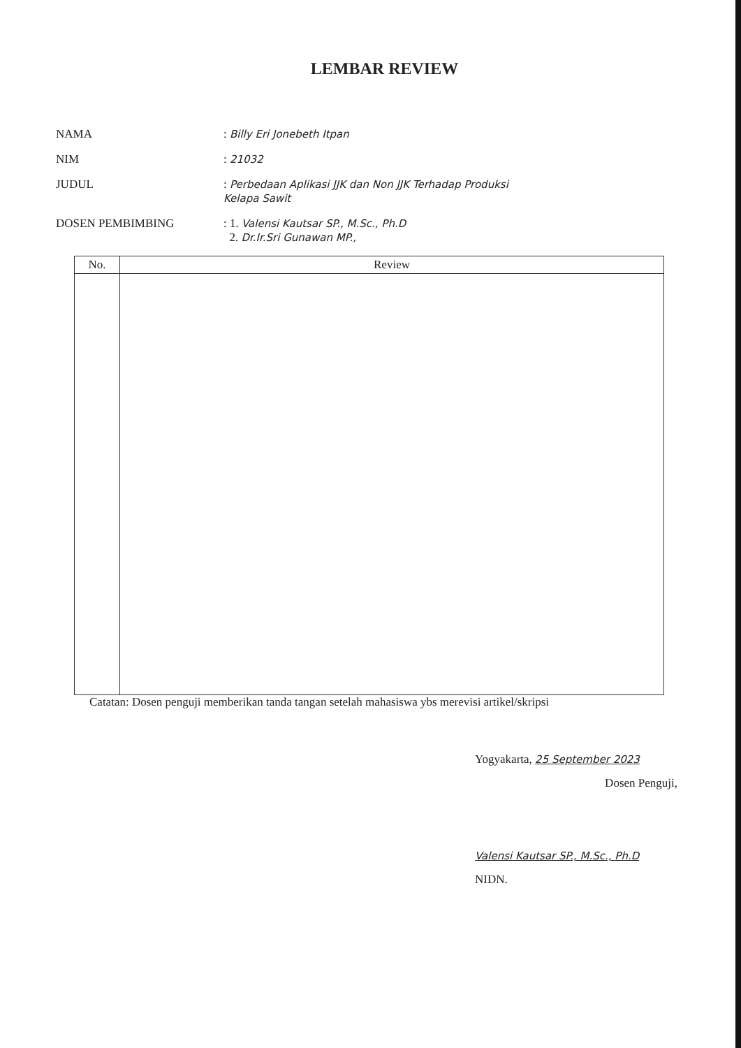LEMBAR REVIEW
NAMA : Billy Eri Jonebeth Itpan
NIM : 21032
JUDUL : Perbedaan Aplikasi JJK dan Non JJK Terhadap Produksi
Kelapa Sawit
DOSEN PEMBIMBING : 1. Valensi Kautsar SP., M.Sc., Ph.D
2. Dr.Ir.Sri Gunawan MP.,
| No. | Review |
| --- | --- |
Catatan: Dosen penguji memberikan tanda tangan setelah mahasiswa ybs merevisi artikel/skripsi
Yogyakarta, 25 September 2023
Dosen Penguji,
Valensi Kautsar SP., M.Sc., Ph.D
NIDN.